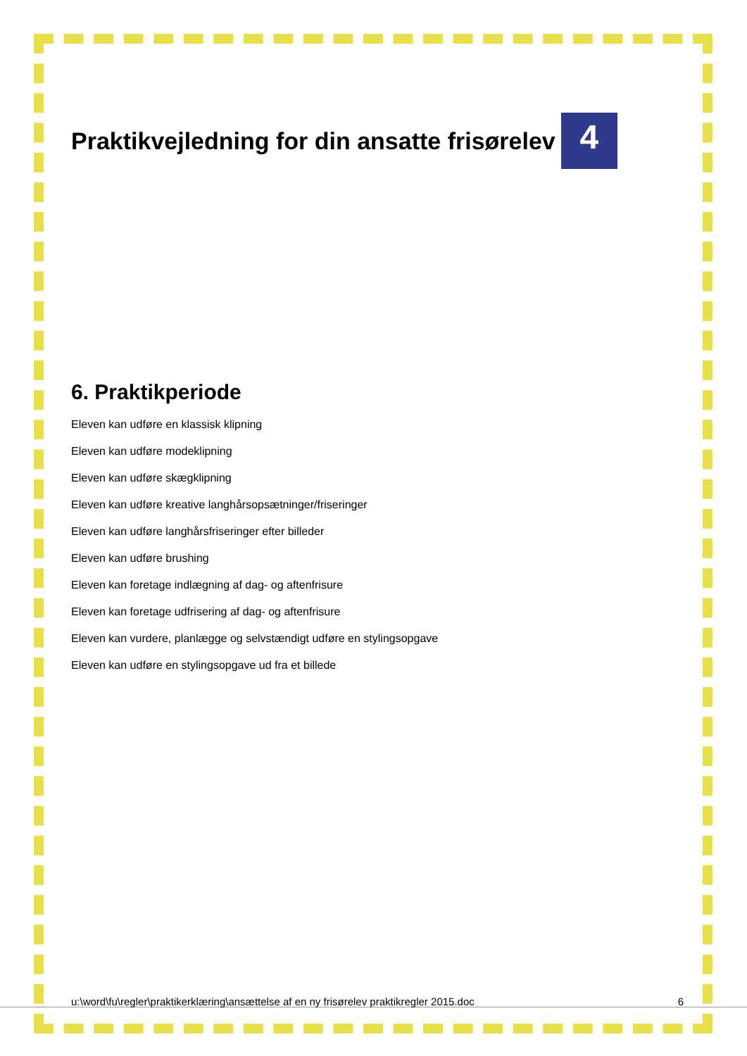Praktikvejledning for din ansatte frisørelev 4
6. Praktikperiode
Eleven kan udføre en klassisk klipning
Eleven kan udføre modeklipning
Eleven kan udføre skægklipning
Eleven kan udføre kreative langhårsopsætninger/friseringer
Eleven kan udføre langhårsfriseringer efter billeder
Eleven kan udføre brushing
Eleven kan foretage indlægning af dag- og aftenfrisure
Eleven kan foretage udfrisering af dag- og aftenfrisure
Eleven kan vurdere, planlægge og selvstændigt udføre en stylingsopgave
Eleven kan udføre en stylingsopgave ud fra et billede
u:\word\fu\regler\praktikerklæring\ansættelse af en ny frisørelev praktikregler 2015.doc 6